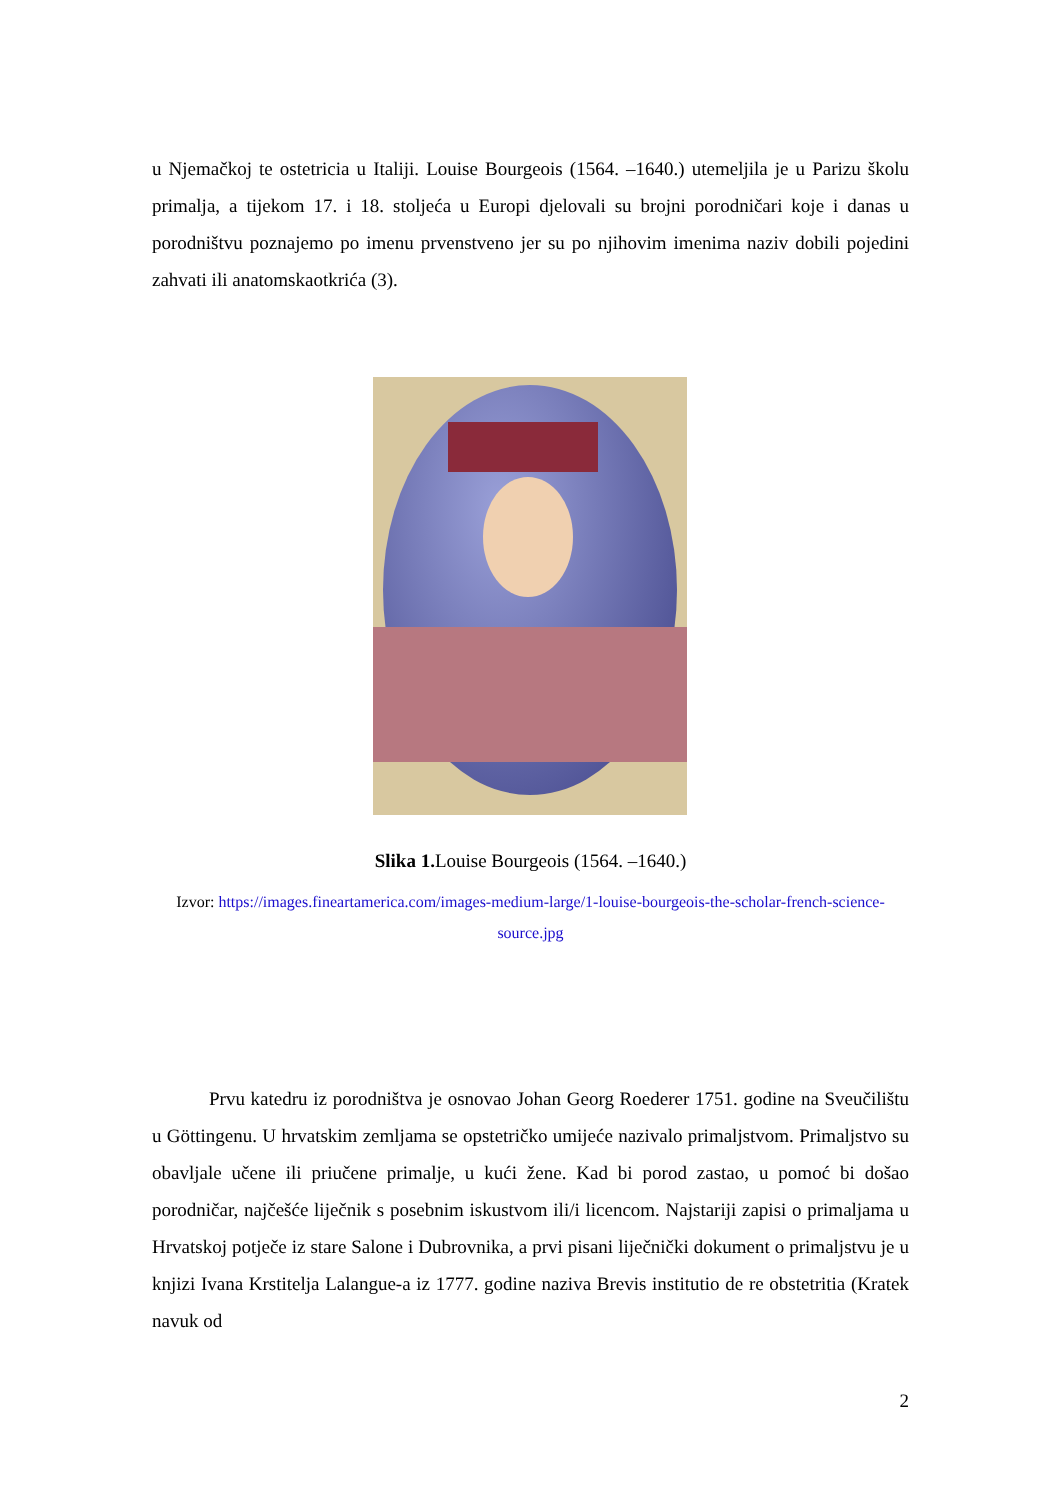u Njemačkoj te ostetricia u Italiji. Louise Bourgeois (1564. –1640.) utemeljila je u Parizu školu primalja, a tijekom 17. i 18. stoljeća u Europi djelovali su brojni porodničari koje i danas u porodništvu poznajemo po imenu prvenstveno jer su po njihovim imenima naziv dobili pojedini zahvati ili anatomskaotkrića (3).
Slika 1. Louise Bourgeois (1564. –1640.)
Izvor: https://images.fineartamerica.com/images-medium-large/1-louise-bourgeois-the-scholar-french-science-source.jpg
   Prvu katedru iz porodništva je osnovao Johan Georg Roederer 1751. godine na Sveučilištu u Göttingenu. U hrvatskim zemljama se opstetričko umijeće nazivalo primaljstvom. Primaljstvo su obavljale učene ili priučene primalje, u kući žene. Kad bi porod zastao, u pomoć bi došao porodničar, najčešće liječnik s posebnim iskustvom ili/i licencom. Najstariji zapisi o primaljama u Hrvatskoj potječe iz stare Salone i Dubrovnika, a prvi pisani liječnički dokument o primaljstvu je u knjizi Ivana Krstitelja Lalangue-a iz 1777. godine naziva Brevis institutio de re obstetritia (Kratek navuk od
2